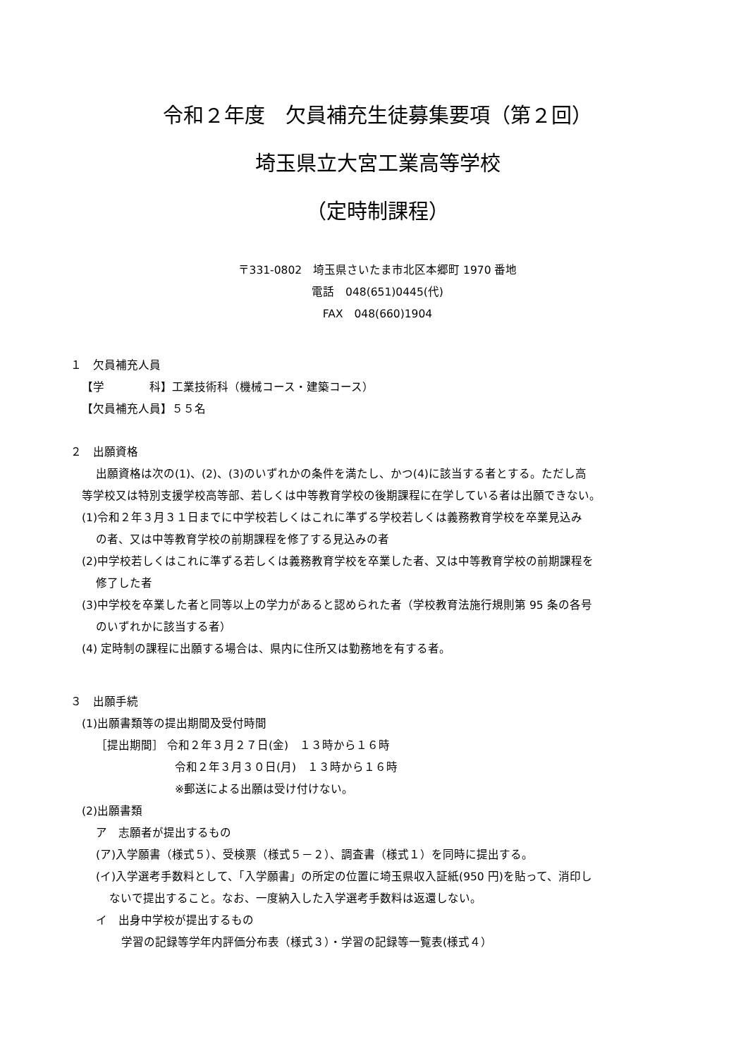令和２年度　欠員補充生徒募集要項（第２回）
埼玉県立大宮工業高等学校
（定時制課程）
〒331-0802　埼玉県さいたま市北区本郷町 1970 番地
電話　048(651)0445(代)
FAX　048(660)1904
１　欠員補充人員
【学　　　　科】工業技術科（機械コース・建築コース）
【欠員補充人員】５５名
２　出願資格
出願資格は次の(1)、(2)、(3)のいずれかの条件を満たし、かつ(4)に該当する者とする。ただし高
等学校又は特別支援学校高等部、若しくは中等教育学校の後期課程に在学している者は出願できない。
(1)令和２年３月３１日までに中学校若しくはこれに準ずる学校若しくは義務教育学校を卒業見込み
の者、又は中等教育学校の前期課程を修了する見込みの者
(2)中学校若しくはこれに準ずる若しくは義務教育学校を卒業した者、又は中等教育学校の前期課程を
修了した者
(3)中学校を卒業した者と同等以上の学力があると認められた者（学校教育法施行規則第 95 条の各号
のいずれかに該当する者）
(4) 定時制の課程に出願する場合は、県内に住所又は勤務地を有する者。
３　出願手続
(1)出願書類等の提出期間及受付時間
［提出期間］ 令和２年３月２７日(金)　１３時から１６時
令和２年３月３０日(月)　１３時から１６時
※郵送による出願は受け付けない。
(2)出願書類
ア　志願者が提出するもの
(ア)入学願書（様式５）、受検票（様式５－２）、調査書（様式１）を同時に提出する。
(イ)入学選考手数料として、「入学願書」の所定の位置に埼玉県収入証紙(950 円)を貼って、消印し
ないで提出すること。なお、一度納入した入学選考手数料は返還しない。
イ　出身中学校が提出するもの
学習の記録等学年内評価分布表（様式３）・学習の記録等一覧表(様式４）